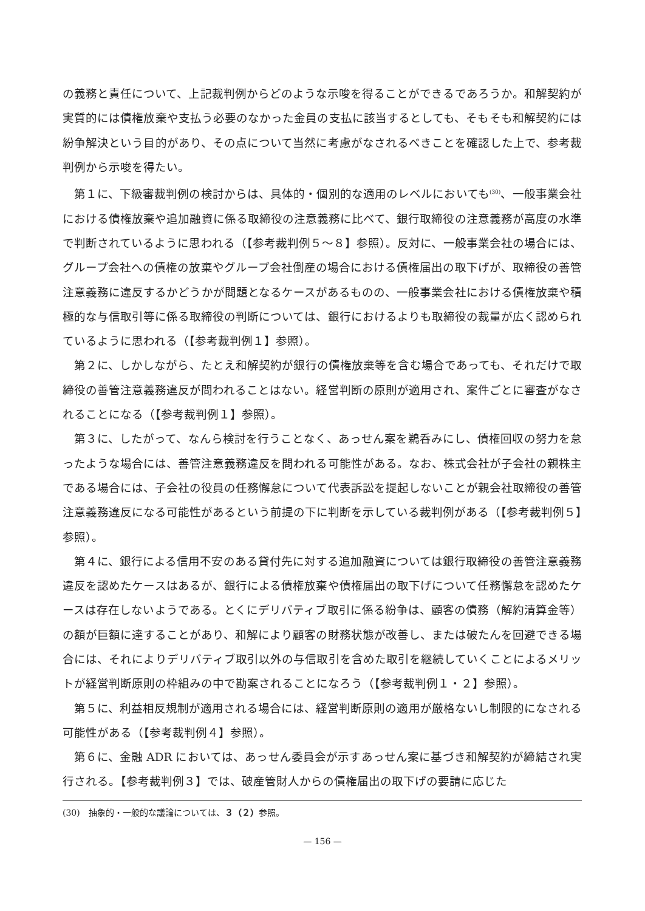の義務と責任について、上記裁判例からどのような示唆を得ることができるであろうか。和解契約が実質的には債権放棄や支払う必要のなかった金員の支払に該当するとしても、そもそも和解契約には紛争解決という目的があり、その点について当然に考慮がなされるべきことを確認した上で、参考裁判例から示唆を得たい。
第１に、下級審裁判例の検討からは、具体的・個別的な適用のレベルにおいても<sup>(30)</sup>、一般事業会社における債権放棄や追加融資に係る取締役の注意義務に比べて、銀行取締役の注意義務が高度の水準で判断されているように思われる（【参考裁判例５～８】参照）。反対に、一般事業会社の場合には、グループ会社への債権の放棄やグループ会社倒産の場合における債権届出の取下げが、取締役の善管注意義務に違反するかどうかが問題となるケースがあるものの、一般事業会社における債権放棄や積極的な与信取引等に係る取締役の判断については、銀行におけるよりも取締役の裁量が広く認められているように思われる（【参考裁判例１】参照）。
第２に、しかしながら、たとえ和解契約が銀行の債権放棄等を含む場合であっても、それだけで取締役の善管注意義務違反が問われることはない。経営判断の原則が適用され、案件ごとに審査がなされることになる（【参考裁判例１】参照）。
第３に、したがって、なんら検討を行うことなく、あっせん案を鵜呑みにし、債権回収の努力を怠ったような場合には、善管注意義務違反を問われる可能性がある。なお、株式会社が子会社の親株主である場合には、子会社の役員の任務懈怠について代表訴訟を提起しないことが親会社取締役の善管注意義務違反になる可能性があるという前提の下に判断を示している裁判例がある（【参考裁判例５】参照）。
第４に、銀行による信用不安のある貸付先に対する追加融資については銀行取締役の善管注意義務違反を認めたケースはあるが、銀行による債権放棄や債権届出の取下げについて任務懈怠を認めたケースは存在しないようである。とくにデリバティブ取引に係る紛争は、顧客の債務（解約清算金等）の額が巨額に達することがあり、和解により顧客の財務状態が改善し、または破たんを回避できる場合には、それによりデリバティブ取引以外の与信取引を含めた取引を継続していくことによるメリットが経営判断原則の枠組みの中で勘案されることになろう（【参考裁判例１・２】参照）。
第５に、利益相反規制が適用される場合には、経営判断原則の適用が厳格ないし制限的になされる可能性がある（【参考裁判例４】参照）。
第６に、金融 ADR においては、あっせん委員会が示すあっせん案に基づき和解契約が締結され実行される。【参考裁判例３】では、破産管財人からの債権届出の取下げの要請に応じた
(30)　抽象的・一般的な議論については、３（２）参照。
— 156 —